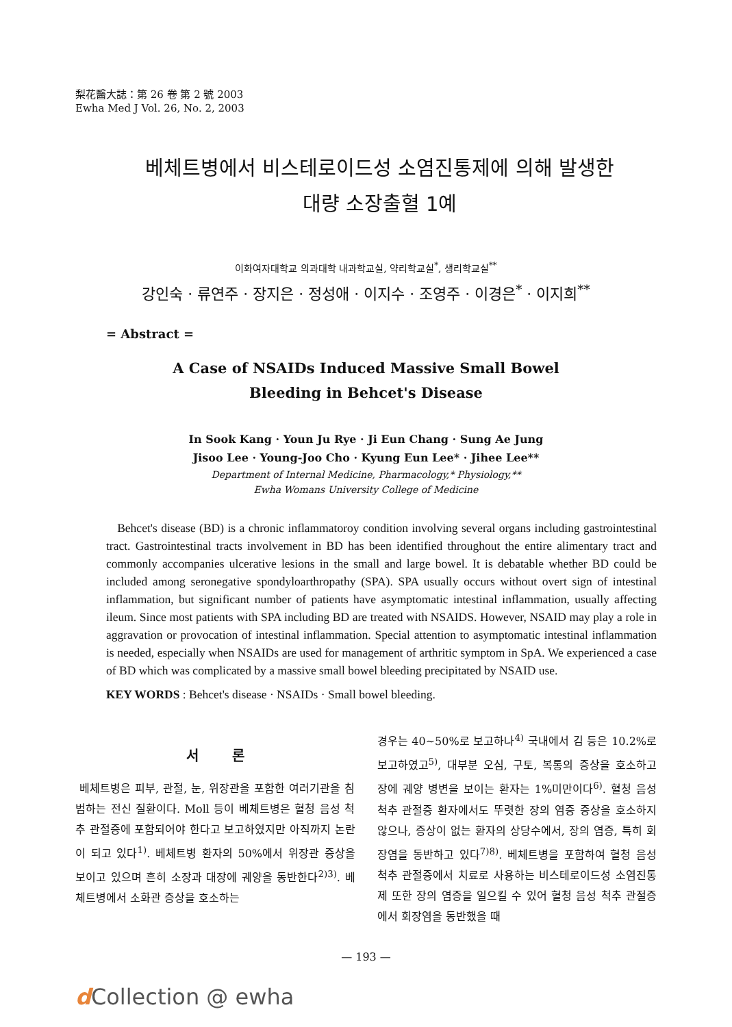梨花醫大誌：第 26 卷 第 2 號 2003
Ewha Med J Vol. 26, No. 2, 2003
베체트병에서 비스테로이드성 소염진통제에 의해 발생한
대량 소장출혈 1예
이화여자대학교 의과대학 내과학교실, 약리학교실<sup>*</sup>, 생리학교실<sup>**</sup>
강인숙 · 류연주 · 장지은 · 정성애 · 이지수 · 조영주 · 이경은<sup>*</sup> · 이지희<sup>**</sup>
= Abstract =
A Case of NSAIDs Induced Massive Small Bowel
Bleeding in Behcet's Disease
In Sook Kang · Youn Ju Rye · Ji Eun Chang · Sung Ae Jung
Jisoo Lee · Young-Joo Cho · Kyung Eun Lee* · Jihee Lee**
Department of Internal Medicine, Pharmacology,* Physiology,**
Ewha Womans University College of Medicine
Behcet's disease (BD) is a chronic inflammatoroy condition involving several organs including gastrointestinal tract. Gastrointestinal tracts involvement in BD has been identified throughout the entire alimentary tract and commonly accompanies ulcerative lesions in the small and large bowel. It is debatable whether BD could be included among seronegative spondyloarthropathy (SPA). SPA usually occurs without overt sign of intestinal inflammation, but significant number of patients have asymptomatic intestinal inflammation, usually affecting ileum. Since most patients with SPA including BD are treated with NSAIDS. However, NSAID may play a role in aggravation or provocation of intestinal inflammation. Special attention to asymptomatic intestinal inflammation is needed, especially when NSAIDs are used for management of arthritic symptom in SpA. We experienced a case of BD which was complicated by a massive small bowel bleeding precipitated by NSAID use.
KEY WORDS : Behcet's disease · NSAIDs · Small bowel bleeding.
서 론
베체트병은 피부, 관절, 눈, 위장관을 포함한 여러기관을 침범하는 전신 질환이다. Moll 등이 베체트병은 혈청 음성 척추 관절증에 포함되어야 한다고 보고하였지만 아직까지 논란이 되고 있다<sup>1)</sup>. 베체트병 환자의 50%에서 위장관 증상을 보이고 있으며 흔히 소장과 대장에 궤양을 동반한다<sup>2)3)</sup>. 베체트병에서 소화관 증상을 호소하는
경우는 40~50%로 보고하나<sup>4)</sup> 국내에서 김 등은 10.2%로 보고하였고<sup>5)</sup>, 대부분 오심, 구토, 복통의 증상을 호소하고 장에 궤양 병변을 보이는 환자는 1%미만이다<sup>6)</sup>. 혈청 음성 척추 관절증 환자에서도 뚜렷한 장의 염증 증상을 호소하지 않으나, 증상이 없는 환자의 상당수에서, 장의 염증, 특히 회장염을 동반하고 있다<sup>7)8)</sup>. 베체트병을 포함하여 혈청 음성 척추 관절증에서 치료로 사용하는 비스테로이드성 소염진통제 또한 장의 염증을 일으킬 수 있어 혈청 음성 척추 관절증에서 회장염을 동반했을 때
— 193 —
d Collection @ ewha